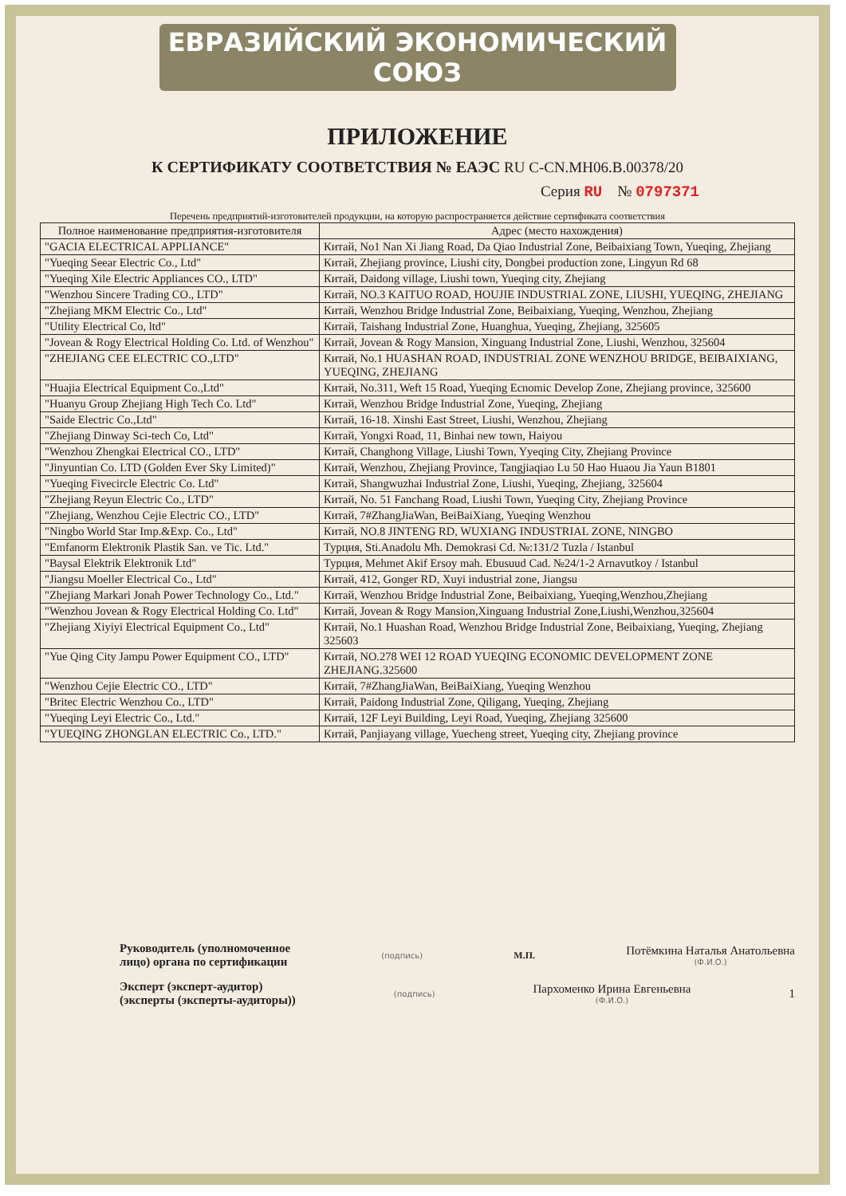ЕВРАЗИЙСКИЙ ЭКОНОМИЧЕСКИЙ СОЮЗ
ПРИЛОЖЕНИЕ
К СЕРТИФИКАТУ СООТВЕТСТВИЯ № ЕАЭС RU C-CN.МН06.В.00378/20
Серия RU № 0797371
Перечень предприятий-изготовителей продукции, на которую распространяется действие сертификата соответствия
| Полное наименование предприятия-изготовителя | Адрес (место нахождения) |
| --- | --- |
| "GACIA ELECTRICAL APPLIANCE" | Китай, No1 Nan Xi Jiang Road, Da Qiao Industrial Zone, Beibaixiang Town, Yueqing, Zhejiang |
| "Yueqing Seear Electric Co., Ltd" | Китай, Zhejiang province, Liushi city, Dongbei production zone, Lingyun Rd 68 |
| "Yueqing Xile Electric Appliances CO., LTD" | Китай, Daidong village, Liushi town, Yueqing city, Zhejiang |
| "Wenzhou Sincere Trading CO., LTD" | Китай, NO.3 KAITUO ROAD, HOUJIE INDUSTRIAL ZONE, LIUSHI, YUEQING, ZHEJIANG |
| "Zhejiang MKM Electric Co., Ltd" | Китай, Wenzhou Bridge Industrial Zone, Beibaixiang, Yueqing, Wenzhou, Zhejiang |
| "Utility Electrical Co, ltd" | Китай, Taishang Industrial Zone, Huanghua, Yueqing, Zhejiang, 325605 |
| "Jovean & Rogy Electrical Holding Co. Ltd. of Wenzhou" | Китай, Jovean & Rogy Mansion, Xinguang Industrial Zone, Liushi, Wenzhou, 325604 |
| "ZHEJIANG CEE ELECTRIC CO.,LTD" | Китай, No.1 HUASHAN ROAD, INDUSTRIAL ZONE WENZHOU BRIDGE, BEIBAIXIANG, YUEQING, ZHEJIANG |
| "Huajia Electrical Equipment Co.,Ltd" | Китай, No.311, Weft 15 Road, Yueqing Ecnomic Develop Zone, Zhejiang province, 325600 |
| "Huanyu Group Zhejiang High Tech Co. Ltd" | Китай, Wenzhou Bridge Industrial Zone, Yueqing, Zhejiang |
| "Saide Electric Co.,Ltd" | Китай, 16-18. Xinshi East Street, Liushi, Wenzhou, Zhejiang |
| "Zhejiang Dinway Sci-tech Co, Ltd" | Китай, Yongxi Road, 11, Binhai new town, Haiyou |
| "Wenzhou Zhengkai Electrical CO., LTD" | Китай, Changhong Village, Liushi Town, Yyeqing City, Zhejiang Province |
| "Jinyuntian Co. LTD (Golden Ever Sky Limited)" | Китай, Wenzhou, Zhejiang Province, Tangjiaqiao Lu 50 Hao Huaou Jia Yaun B1801 |
| "Yueqing Fivecircle Electric Co. Ltd" | Китай, Shangwuzhai Industrial Zone, Liushi, Yueqing, Zhejiang, 325604 |
| "Zhejiang Reyun Electric Co., LTD" | Китай, No. 51 Fanchang Road, Liushi Town, Yueqing City, Zhejiang Province |
| "Zhejiang, Wenzhou Cejie Electric CO., LTD" | Китай, 7#ZhangJiaWan, BeiBaiXiang, Yueqing Wenzhou |
| "Ningbo World Star Imp.&Exp. Co., Ltd" | Китай, NO.8 JINTENG RD, WUXIANG INDUSTRIAL ZONE, NINGBO |
| "Emfanorm Elektronik Plastik San. ve Tic. Ltd." | Турция, Sti.Anadolu Mh. Demokrasi Cd. №:131/2 Tuzla / Istanbul |
| "Baysal Elektrik Elektronik Ltd" | Турция, Mehmet Akif Ersoy mah. Ebusuud Cad. №24/1-2 Arnavutkoy / Istanbul |
| "Jiangsu Moeller Electrical Co., Ltd" | Китай, 412, Gonger RD, Xuyi industrial zone, Jiangsu |
| "Zhejiang Markari Jonah Power Technology Co., Ltd." | Китай, Wenzhou Bridge Industrial Zone, Beibaixiang, Yueqing,Wenzhou,Zhejiang |
| "Wenzhou Jovean & Rogy Electrical Holding Co. Ltd" | Китай, Jovean & Rogy Mansion,Xinguang Industrial Zone,Liushi,Wenzhou,325604 |
| "Zhejiang Xiyiyi Electrical Equipment Co., Ltd" | Китай, No.1 Huashan Road, Wenzhou Bridge Industrial Zone, Beibaixiang, Yueqing, Zhejiang 325603 |
| "Yue Qing City Jampu Power Equipment CO., LTD" | Китай, NO.278 WEI 12 ROAD YUEQING ECONOMIC DEVELOPMENT ZONE ZHEJIANG.325600 |
| "Wenzhou Cejie Electric CO., LTD" | Китай, 7#ZhangJiaWan, BeiBaiXiang, Yueqing Wenzhou |
| "Britec Electric Wenzhou Co., LTD" | Китай, Paidong Industrial Zone, Qiligang, Yueqing, Zhejiang |
| "Yueqing Leyi Electric Co., Ltd." | Китай, 12F Leyi Building, Leyi Road, Yueqing, Zhejiang 325600 |
| "YUEQING ZHONGLAN ELECTRIC Co., LTD." | Китай, Panjiayang village, Yuecheng street, Yueqing city, Zhejiang province |
Руководитель (уполномоченное
лицо) органа по сертификации
(подпись)
М.П.
Потёмкина Наталья Анатольевна
(Ф.И.О.)
Эксперт (эксперт-аудитор)
(эксперты (эксперты-аудиторы))
(подпись)
Пархоменко Ирина Евгеньевна
(Ф.И.О.)
1